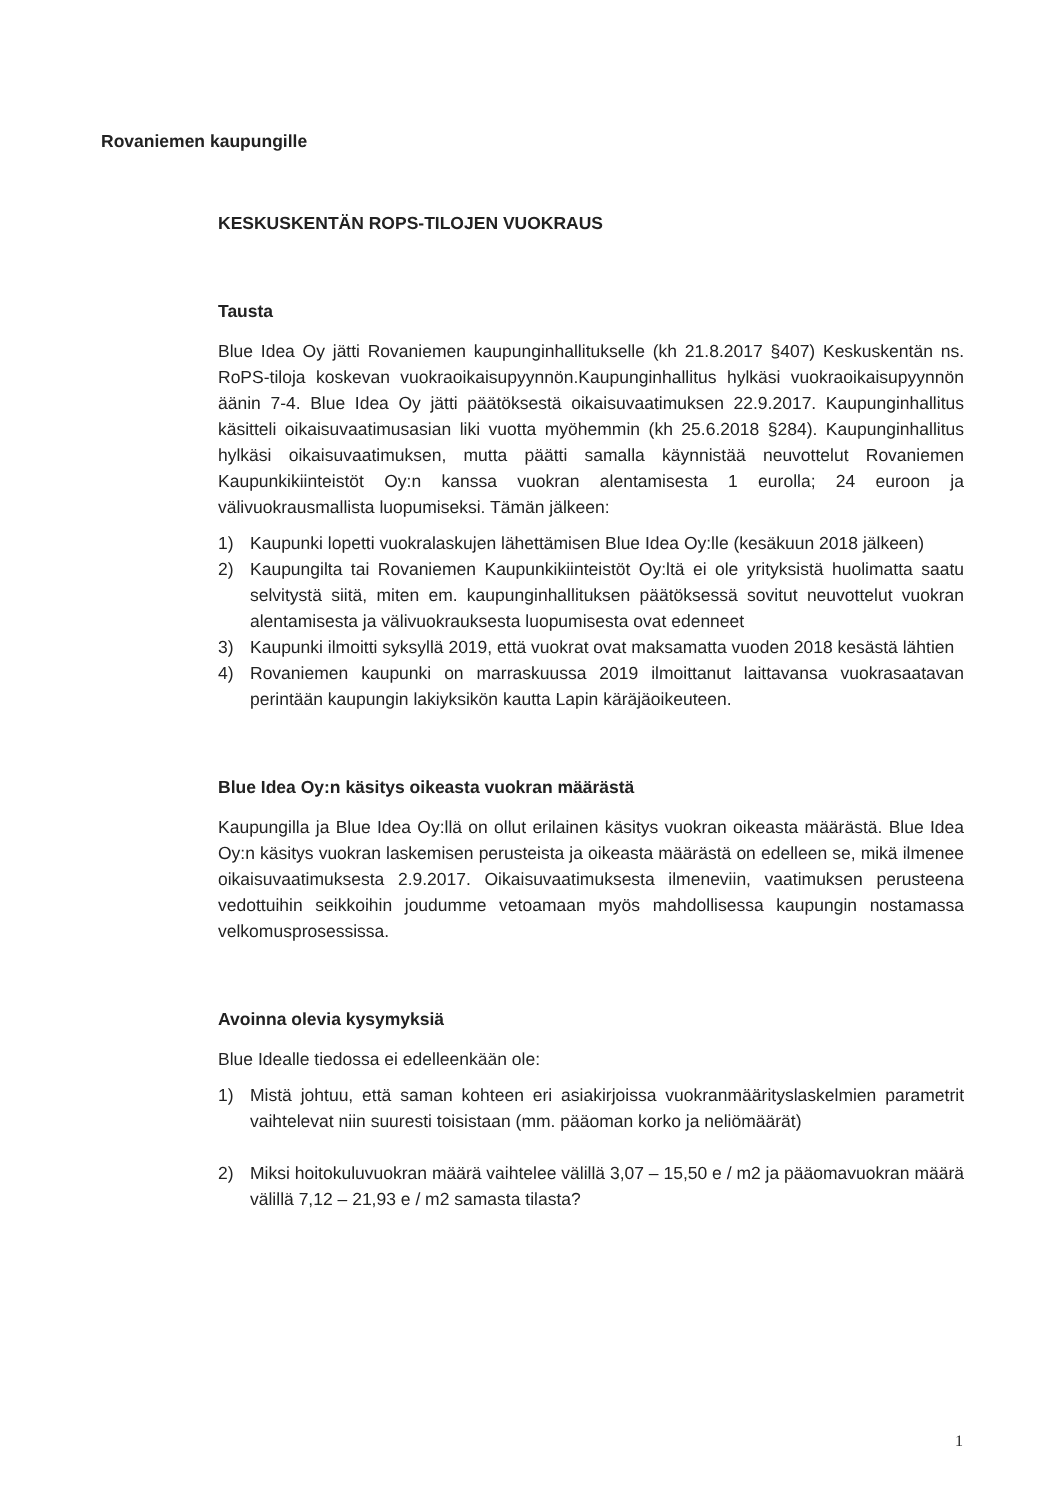Rovaniemen kaupungille
KESKUSKENTÄN ROPS-TILOJEN VUOKRAUS
Tausta
Blue Idea Oy jätti Rovaniemen kaupunginhallitukselle (kh 21.8.2017 §407) Keskuskentän ns. RoPS-tiloja koskevan vuokraoikaisupyynnön.Kaupunginhallitus hylkäsi vuokraoikaisupyynnön äänin 7-4. Blue Idea Oy jätti päätöksestä oikaisuvaatimuksen 22.9.2017. Kaupunginhallitus käsitteli oikaisuvaatimusasian liki vuotta myöhemmin (kh 25.6.2018 §284). Kaupunginhallitus hylkäsi oikaisuvaatimuksen, mutta päätti samalla käynnistää neuvottelut Rovaniemen Kaupunkikiinteistöt Oy:n kanssa vuokran alentamisesta 1 eurolla; 24 euroon ja välivuokrausmallista luopumiseksi. Tämän jälkeen:
1) Kaupunki lopetti vuokralaskujen lähettämisen Blue Idea Oy:lle (kesäkuun 2018 jälkeen)
2) Kaupungilta tai Rovaniemen Kaupunkikiinteistöt Oy:ltä ei ole yrityksistä huolimatta saatu selvitystä siitä, miten em. kaupunginhallituksen päätöksessä sovitut neuvottelut vuokran alentamisesta ja välivuokrauksesta luopumisesta ovat edenneet
3) Kaupunki ilmoitti syksyllä 2019, että vuokrat ovat maksamatta vuoden 2018 kesästä lähtien
4) Rovaniemen kaupunki on marraskuussa 2019 ilmoittanut laittavansa vuokrasaatavan perintään kaupungin lakiyksikön kautta Lapin käräjäoikeuteen.
Blue Idea Oy:n käsitys oikeasta vuokran määrästä
Kaupungilla ja Blue Idea Oy:llä on ollut erilainen käsitys vuokran oikeasta määrästä. Blue Idea Oy:n käsitys vuokran laskemisen perusteista ja oikeasta määrästä on edelleen se, mikä ilmenee oikaisuvaatimuksesta 2.9.2017. Oikaisuvaatimuksesta ilmeneviin, vaatimuksen perusteena vedottuihin seikkoihin joudumme vetoamaan myös mahdollisessa kaupungin nostamassa velkomusprosessissa.
Avoinna olevia kysymyksiä
Blue Idealle tiedossa ei edelleenkään ole:
1) Mistä johtuu, että saman kohteen eri asiakirjoissa vuokranmääritys­laskelmien parametrit vaihtelevat niin suuresti toisistaan (mm. pääoman korko ja neliömäärät)
2) Miksi hoitokuluvuokran määrä vaihtelee välillä 3,07 – 15,50 e / m2 ja pääomavuokran määrä välillä 7,12 – 21,93 e / m2 samasta tilasta?
1